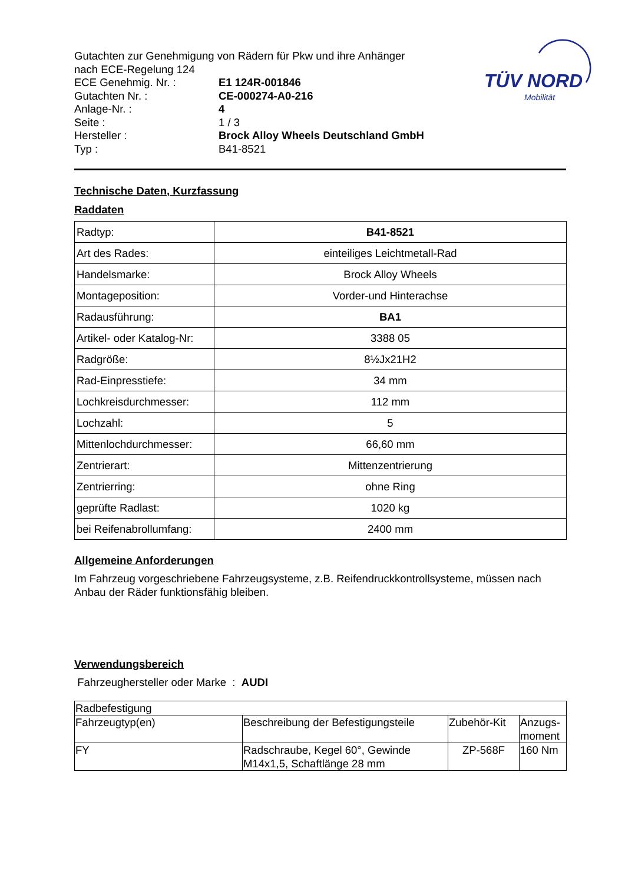TÜV NORD
Mobilität
Gutachten zur Genehmigung von Rädern für Pkw und ihre Anhänger
nach ECE-Regelung 124
ECE Genehmig. Nr. : E1 124R-001846
Gutachten Nr. : CE-000274-A0-216
Anlage-Nr. : 4
Seite : 1 / 3
Hersteller : Brock Alloy Wheels Deutschland GmbH
Typ : B41-8521
Technische Daten, Kurzfassung
Raddaten
| Radtyp: | B41-8521 |
| Art des Rades: | einteiliges Leichtmetall-Rad |
| Handelsmarke: | Brock Alloy Wheels |
| Montageposition: | Vorder-und Hinterachse |
| Radausführung: | BA1 |
| Artikel- oder Katalog-Nr: | 3388 05 |
| Radgröße: | 8½Jx21H2 |
| Rad-Einpresstiefe: | 34 mm |
| Lochkreisdurchmesser: | 112 mm |
| Lochzahl: | 5 |
| Mittenlochdurchmesser: | 66,60 mm |
| Zentrierart: | Mittenzentrierung |
| Zentrierring: | ohne Ring |
| geprüfte Radlast: | 1020 kg |
| bei Reifenabrollumfang: | 2400 mm |
Allgemeine Anforderungen
Im Fahrzeug vorgeschriebene Fahrzeugsysteme, z.B. Reifendruckkontrollsysteme, müssen nach Anbau der Räder funktionsfähig bleiben.
Verwendungsbereich
Fahrzeughersteller oder Marke : AUDI
| Radbefestigung | | | |
| Fahrzeugtyp(en) | Beschreibung der Befestigungsteile | Zubehör-Kit | Anzugs- moment |
| FY | Radschraube, Kegel 60°, Gewinde M14x1,5, Schaftlänge 28 mm | ZP-568F | 160 Nm |